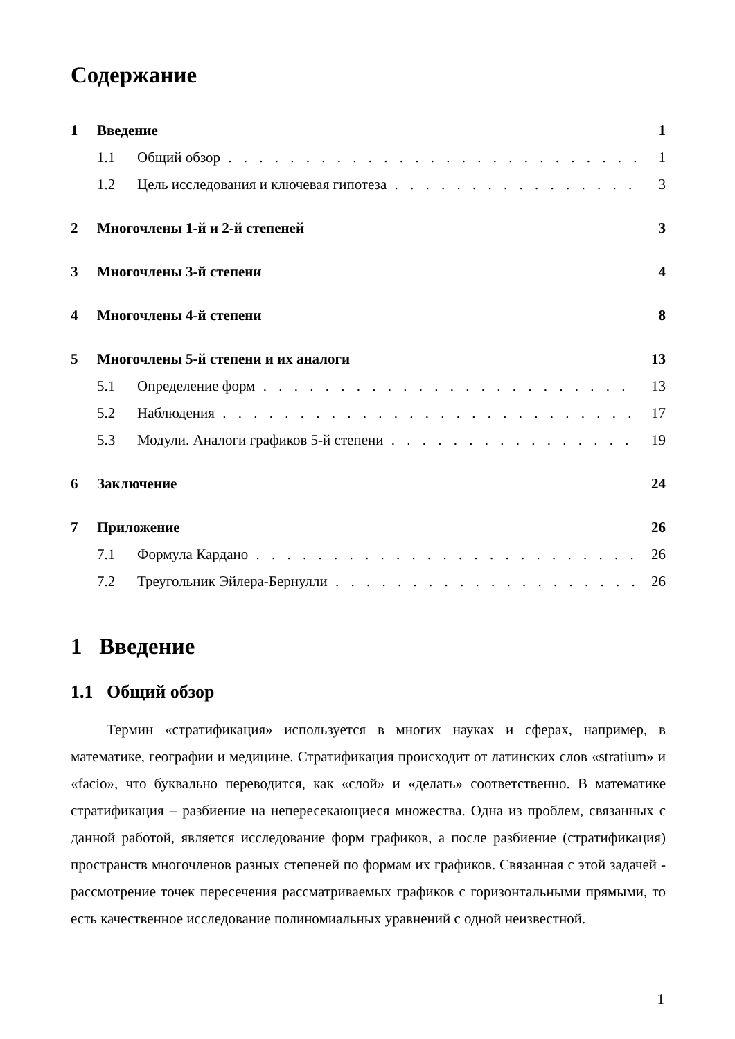Содержание
1 Введение 1
1.1 Общий обзор 1
1.2 Цель исследования и ключевая гипотеза 3
2 Многочлены 1-й и 2-й степеней 3
3 Многочлены 3-й степени 4
4 Многочлены 4-й степени 8
5 Многочлены 5-й степени и их аналоги 13
5.1 Определение форм 13
5.2 Наблюдения 17
5.3 Модули. Аналоги графиков 5-й степени 19
6 Заключение 24
7 Приложение 26
7.1 Формула Кардано 26
7.2 Треугольник Эйлера-Бернулли 26
1 Введение
1.1 Общий обзор
Термин «стратификация» используется в многих науках и сферах, например, в математике, географии и медицине. Стратификация происходит от латинских слов «stratium» и «facio», что буквально переводится, как «слой» и «делать» соответственно. В математике стратификация – разбиение на непересекающиеся множества. Одна из проблем, связанных с данной работой, является исследование форм графиков, а после разбиение (стратификация) пространств многочленов разных степеней по формам их графиков. Связанная с этой задачей - рассмотрение точек пересечения рассматриваемых графиков с горизонтальными прямыми, то есть качественное исследование полиномиальных уравнений с одной неизвестной.
1